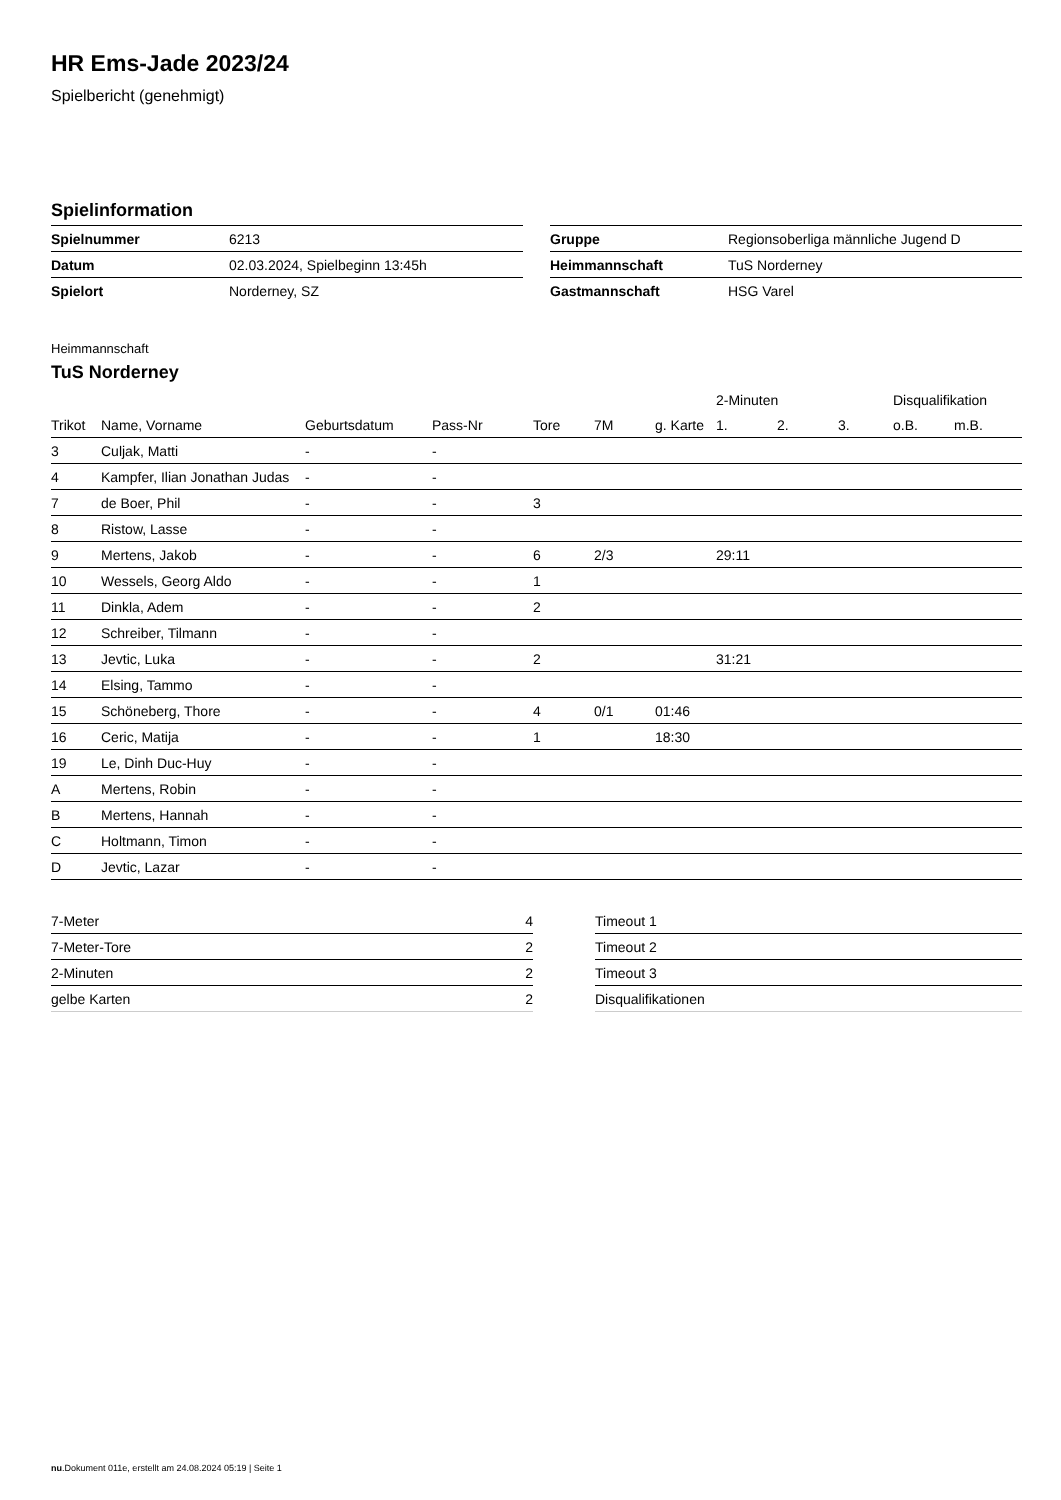HR Ems-Jade 2023/24
Spielbericht (genehmigt)
Spielinformation
| Spielnummer | 6213 |
| Datum | 02.03.2024, Spielbeginn 13:45h |
| Spielort | Norderney, SZ |
| Gruppe | Regionsoberliga männliche Jugend D |
| Heimmannschaft | TuS Norderney |
| Gastmannschaft | HSG Varel |
Heimmannschaft
TuS Norderney
| | | | | | | | 2-Minuten | | | Disqualifikation | |
| --- | --- | --- | --- | --- | --- | --- | --- | --- | --- | --- | --- |
| Trikot | Name, Vorname | Geburtsdatum | Pass-Nr | Tore | 7M | g. Karte | 1. | 2. | 3. | o.B. | m.B. |
| 3 | Culjak, Matti | - | - | | | | | | | | |
| 4 | Kampfer, Ilian Jonathan Judas | - | - | | | | | | | | |
| 7 | de Boer, Phil | - | - | 3 | | | | | | | |
| 8 | Ristow, Lasse | - | - | | | | | | | | |
| 9 | Mertens, Jakob | - | - | 6 | 2/3 | | 29:11 | | | | |
| 10 | Wessels, Georg Aldo | - | - | 1 | | | | | | | |
| 11 | Dinkla, Adem | - | - | 2 | | | | | | | |
| 12 | Schreiber, Tilmann | - | - | | | | | | | | |
| 13 | Jevtic, Luka | - | - | 2 | | | 31:21 | | | | |
| 14 | Elsing, Tammo | - | - | | | | | | | | |
| 15 | Schöneberg, Thore | - | - | 4 | 0/1 | 01:46 | | | | | |
| 16 | Ceric, Matija | - | - | 1 | | 18:30 | | | | | |
| 19 | Le, Dinh Duc-Huy | - | - | | | | | | | | |
| A | Mertens, Robin | - | - | | | | | | | | |
| B | Mertens, Hannah | - | - | | | | | | | | |
| C | Holtmann, Timon | - | - | | | | | | | | |
| D | Jevtic, Lazar | - | - | | | | | | | | |
| 7-Meter | 4 |
| 7-Meter-Tore | 2 |
| 2-Minuten | 2 |
| gelbe Karten | 2 |
| Timeout 1 |
| Timeout 2 |
| Timeout 3 |
| Disqualifikationen |
nu.Dokument 011e, erstellt am 24.08.2024 05:19 | Seite 1